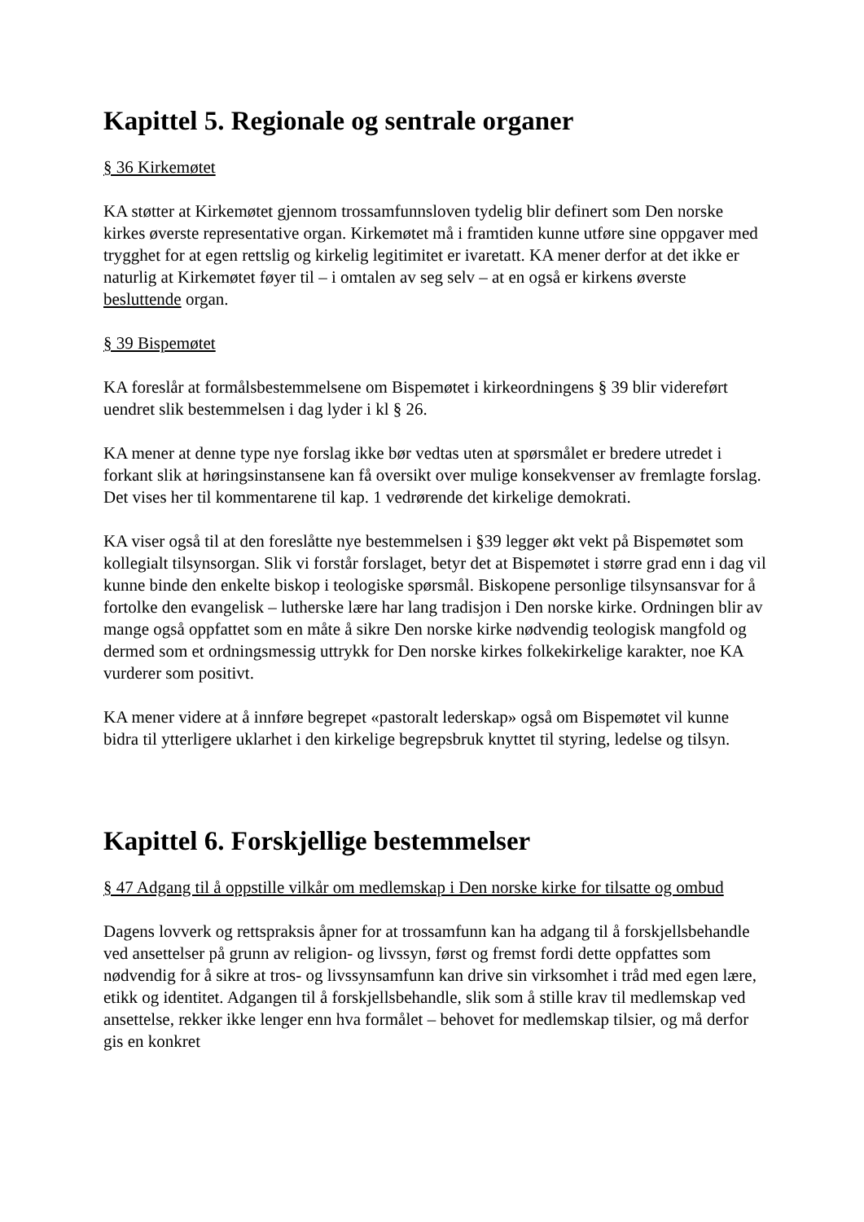Kapittel 5. Regionale og sentrale organer
§ 36 Kirkemøtet
KA støtter at Kirkemøtet gjennom trossamfunnsloven tydelig blir definert som Den norske kirkes øverste representative organ. Kirkemøtet må i framtiden kunne utføre sine oppgaver med trygghet for at egen rettslig og kirkelig legitimitet er ivaretatt. KA mener derfor at det ikke er naturlig at Kirkemøtet føyer til – i omtalen av seg selv – at en også er kirkens øverste besluttende organ.
§ 39 Bispemøtet
KA foreslår at formålsbestemmelsene om Bispemøtet i kirkeordningens § 39 blir videreført uendret slik bestemmelsen i dag lyder i kl § 26.
KA mener at denne type nye forslag ikke bør vedtas uten at spørsmålet er bredere utredet i forkant slik at høringsinstansene kan få oversikt over mulige konsekvenser av fremlagte forslag. Det vises her til kommentarene til kap. 1 vedrørende det kirkelige demokrati.
KA viser også til at den foreslåtte nye bestemmelsen i §39 legger økt vekt på Bispemøtet som kollegialt tilsynsorgan. Slik vi forstår forslaget, betyr det at Bispemøtet i større grad enn i dag vil kunne binde den enkelte biskop i teologiske spørsmål. Biskopene personlige tilsynsansvar for å fortolke den evangelisk – lutherske lære har lang tradisjon i Den norske kirke. Ordningen blir av mange også oppfattet som en måte å sikre Den norske kirke nødvendig teologisk mangfold og dermed som et ordningsmessig uttrykk for Den norske kirkes folkekirkelige karakter, noe KA vurderer som positivt.
KA mener videre at å innføre begrepet «pastoralt lederskap» også om Bispemøtet vil kunne bidra til ytterligere uklarhet i den kirkelige begrepsbruk knyttet til styring, ledelse og tilsyn.
Kapittel 6. Forskjellige bestemmelser
§ 47 Adgang til å oppstille vilkår om medlemskap i Den norske kirke for tilsatte og ombud
Dagens lovverk og rettspraksis åpner for at trossamfunn kan ha adgang til å forskjellsbehandle ved ansettelser på grunn av religion- og livssyn, først og fremst fordi dette oppfattes som nødvendig for å sikre at tros- og livssynsamfunn kan drive sin virksomhet i tråd med egen lære, etikk og identitet. Adgangen til å forskjellsbehandle, slik som å stille krav til medlemskap ved ansettelse, rekker ikke lenger enn hva formålet – behovet for medlemskap tilsier, og må derfor gis en konkret